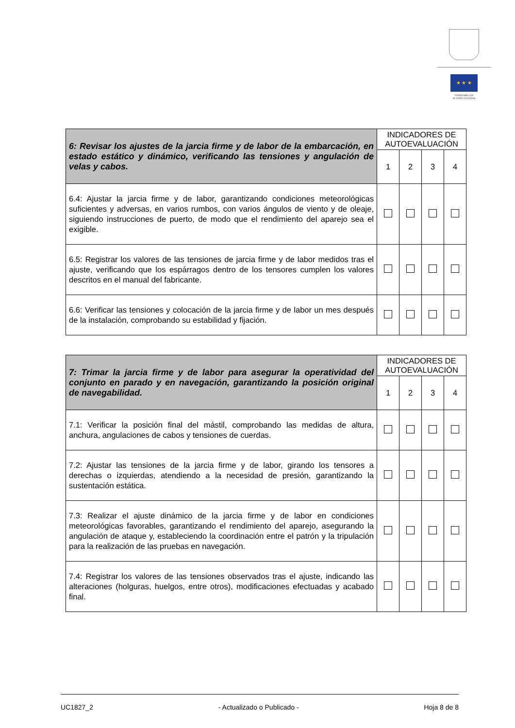★ ★ ★
Financiado por
la Unión Europea
| 6: Revisar los ajustes de la jarcia firme y de labor de la embarcación, en estado estático y dinámico, verificando las tensiones y angulación de velas y cabos. | INDICADORES DE AUTOEVALUACIÓN | | | |
| | 1 | 2 | 3 | 4 |
| 6.4: Ajustar la jarcia firme y de labor, garantizando condiciones meteorológicas suficientes y adversas, en varios rumbos, con varios ángulos de viento y de oleaje, siguiendo instrucciones de puerto, de modo que el rendimiento del aparejo sea el exigible. | | | | |
| 6.5: Registrar los valores de las tensiones de jarcia firme y de labor medidos tras el ajuste, verificando que los espárragos dentro de los tensores cumplen los valores descritos en el manual del fabricante. | | | | |
| 6.6: Verificar las tensiones y colocación de la jarcia firme y de labor un mes después de la instalación, comprobando su estabilidad y fijación. | | | | |
| 7: Trimar la jarcia firme y de labor para asegurar la operatividad del conjunto en parado y en navegación, garantizando la posición original de navegabilidad. | INDICADORES DE AUTOEVALUACIÓN | | | |
| | 1 | 2 | 3 | 4 |
| 7.1: Verificar la posición final del mástil, comprobando las medidas de altura, anchura, angulaciones de cabos y tensiones de cuerdas. | | | | |
| 7.2: Ajustar las tensiones de la jarcia firme y de labor, girando los tensores a derechas o izquierdas, atendiendo a la necesidad de presión, garantizando la sustentación estática. | | | | |
| 7.3: Realizar el ajuste dinámico de la jarcia firme y de labor en condiciones meteorológicas favorables, garantizando el rendimiento del aparejo, asegurando la angulación de ataque y, estableciendo la coordinación entre el patrón y la tripulación para la realización de las pruebas en navegación. | | | | |
| 7.4: Registrar los valores de las tensiones observados tras el ajuste, indicando las alteraciones (holguras, huelgos, entre otros), modificaciones efectuadas y acabado final. | | | | |
UC1827_2 - Actualizado o Publicado - Hoja 8 de 8